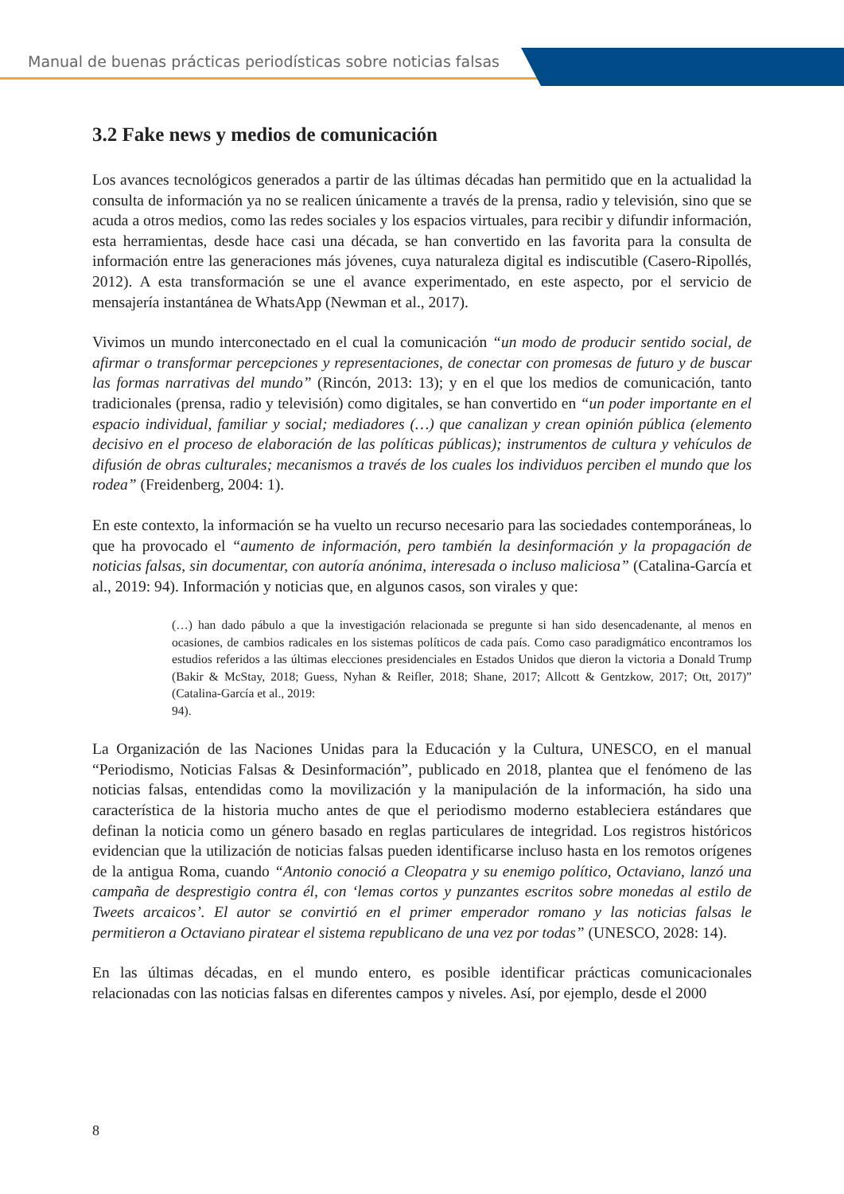Manual de buenas prácticas periodísticas sobre noticias falsas
3.2 Fake news y medios de comunicación
Los avances tecnológicos generados a partir de las últimas décadas han permitido que en la actualidad la consulta de información ya no se realicen únicamente a través de la prensa, radio y televisión, sino que se acuda a otros medios, como las redes sociales y los espacios virtuales, para recibir y difundir información, esta herramientas, desde hace casi una década, se han convertido en las favorita para la consulta de información entre las generaciones más jóvenes, cuya naturaleza digital es indiscutible (Casero-Ripollés, 2012). A esta transformación se une el avance experimentado, en este aspecto, por el servicio de mensajería instantánea de WhatsApp (Newman et al., 2017).
Vivimos un mundo interconectado en el cual la comunicación “un modo de producir sentido social, de afirmar o transformar percepciones y representaciones, de conectar con promesas de futuro y de buscar las formas narrativas del mundo” (Rincón, 2013: 13); y en el que los medios de comunicación, tanto tradicionales (prensa, radio y televisión) como digitales, se han convertido en “un poder importante en el espacio individual, familiar y social; mediadores (…) que canalizan y crean opinión pública (elemento decisivo en el proceso de elaboración de las políticas públicas); instrumentos de cultura y vehículos de difusión de obras culturales; mecanismos a través de los cuales los individuos perciben el mundo que los rodea” (Freidenberg, 2004: 1).
En este contexto, la información se ha vuelto un recurso necesario para las sociedades contemporáneas, lo que ha provocado el “aumento de información, pero también la desinformación y la propagación de noticias falsas, sin documentar, con autoría anónima, interesada o incluso maliciosa” (Catalina-García et al., 2019: 94). Información y noticias que, en algunos casos, son virales y que:
(…) han dado pábulo a que la investigación relacionada se pregunte si han sido desencadenante, al menos en ocasiones, de cambios radicales en los sistemas políticos de cada país. Como caso paradigmático encontramos los estudios referidos a las últimas elecciones presidenciales en Estados Unidos que dieron la victoria a Donald Trump (Bakir & McStay, 2018; Guess, Nyhan & Reifler, 2018; Shane, 2017; Allcott & Gentzkow, 2017; Ott, 2017)” (Catalina-García et al., 2019:
94).
La Organización de las Naciones Unidas para la Educación y la Cultura, UNESCO, en el manual “Periodismo, Noticias Falsas & Desinformación”, publicado en 2018, plantea que el fenómeno de las noticias falsas, entendidas como la movilización y la manipulación de la información, ha sido una característica de la historia mucho antes de que el periodismo moderno estableciera estándares que definan la noticia como un género basado en reglas particulares de integridad. Los registros históricos evidencian que la utilización de noticias falsas pueden identificarse incluso hasta en los remotos orígenes de la antigua Roma, cuando “Antonio conoció a Cleopatra y su enemigo político, Octaviano, lanzó una campaña de desprestigio contra él, con ‘lemas cortos y punzantes escritos sobre monedas al estilo de Tweets arcaicos’. El autor se convirtió en el primer emperador romano y las noticias falsas le permitieron a Octaviano piratear el sistema republicano de una vez por todas” (UNESCO, 2028: 14).
En las últimas décadas, en el mundo entero, es posible identificar prácticas comunicacionales relacionadas con las noticias falsas en diferentes campos y niveles. Así, por ejemplo, desde el 2000
8